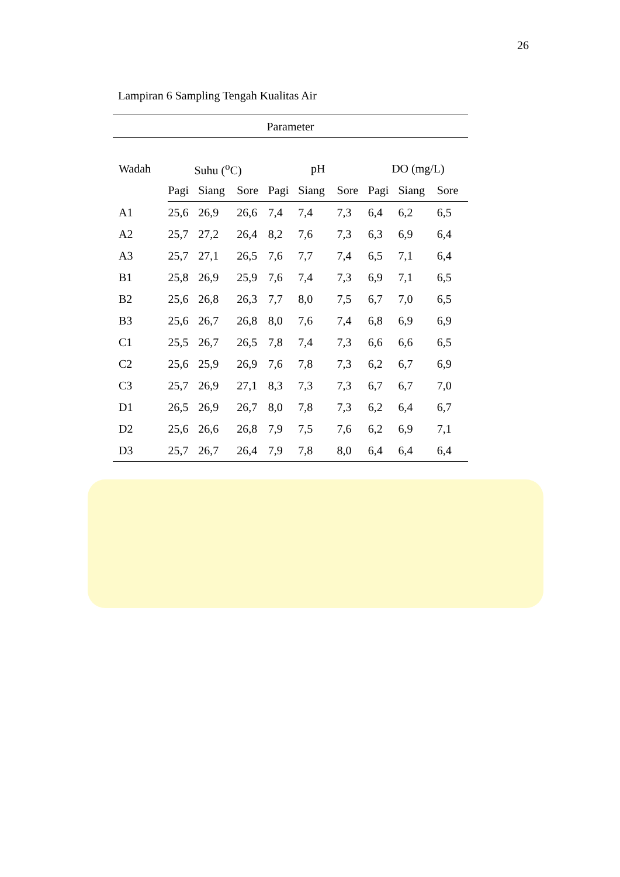26
Lampiran 6 Sampling Tengah Kualitas Air
| Parameter | | | | | | | | | |
| --- | --- | --- | --- | --- | --- | --- | --- | --- | --- |
| Wadah | Suhu (<sup>o</sup>C) | | | pH | | | DO (mg/L) | | |
| | Pagi | Siang | Sore | Pagi | Siang | Sore | Pagi | Siang | Sore |
| A1 | 25,6 | 26,9 | 26,6 | 7,4 | 7,4 | 7,3 | 6,4 | 6,2 | 6,5 |
| A2 | 25,7 | 27,2 | 26,4 | 8,2 | 7,6 | 7,3 | 6,3 | 6,9 | 6,4 |
| A3 | 25,7 | 27,1 | 26,5 | 7,6 | 7,7 | 7,4 | 6,5 | 7,1 | 6,4 |
| B1 | 25,8 | 26,9 | 25,9 | 7,6 | 7,4 | 7,3 | 6,9 | 7,1 | 6,5 |
| B2 | 25,6 | 26,8 | 26,3 | 7,7 | 8,0 | 7,5 | 6,7 | 7,0 | 6,5 |
| B3 | 25,6 | 26,7 | 26,8 | 8,0 | 7,6 | 7,4 | 6,8 | 6,9 | 6,9 |
| C1 | 25,5 | 26,7 | 26,5 | 7,8 | 7,4 | 7,3 | 6,6 | 6,6 | 6,5 |
| C2 | 25,6 | 25,9 | 26,9 | 7,6 | 7,8 | 7,3 | 6,2 | 6,7 | 6,9 |
| C3 | 25,7 | 26,9 | 27,1 | 8,3 | 7,3 | 7,3 | 6,7 | 6,7 | 7,0 |
| D1 | 26,5 | 26,9 | 26,7 | 8,0 | 7,8 | 7,3 | 6,2 | 6,4 | 6,7 |
| D2 | 25,6 | 26,6 | 26,8 | 7,9 | 7,5 | 7,6 | 6,2 | 6,9 | 7,1 |
| D3 | 25,7 | 26,7 | 26,4 | 7,9 | 7,8 | 8,0 | 6,4 | 6,4 | 6,4 |